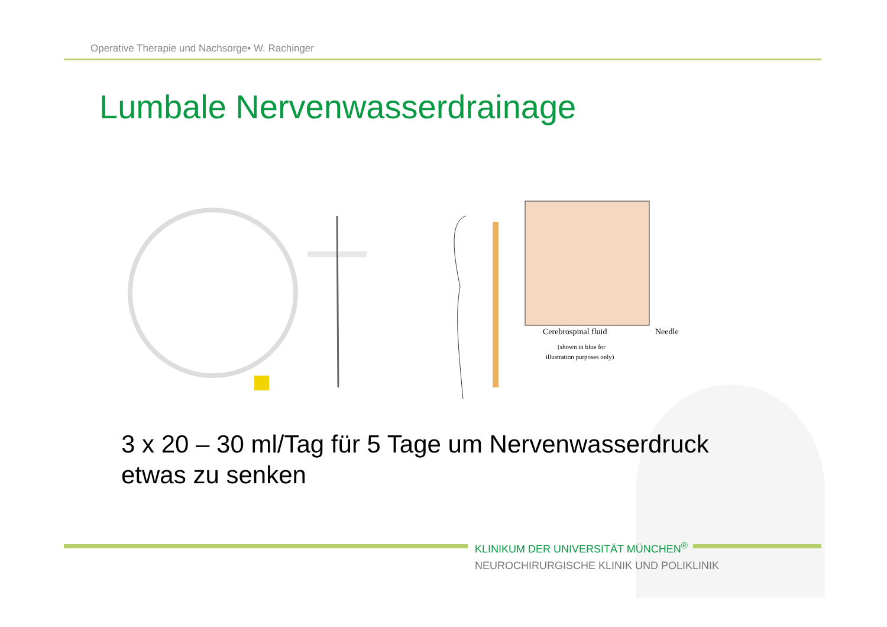Operative Therapie und Nachsorge• W. Rachinger
Lumbale Nervenwasserdrainage
Cerebrospinal fluid
Needle
(shown in blue for
illustration purposes only)
3 x 20 – 30 ml/Tag für 5 Tage um Nervenwasserdruck
etwas zu senken
KLINIKUM DER UNIVERSITÄT MÜNCHEN<sup>®</sup>
NEUROCHIRURGISCHE KLINIK UND POLIKLINIK